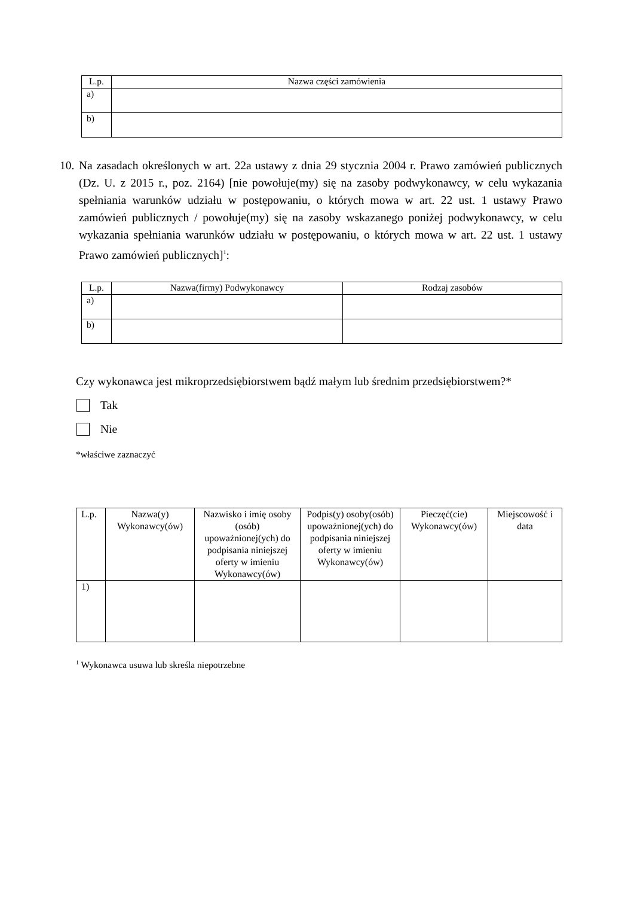| L.p. | Nazwa części zamówienia |
| --- | --- |
| a) | |
| b) | |
10. Na zasadach określonych w art. 22a ustawy z dnia 29 stycznia 2004 r. Prawo zamówień publicznych (Dz. U. z 2015 r., poz. 2164) [nie powołuje(my) się na zasoby podwykonawcy, w celu wykazania spełniania warunków udziału w postępowaniu, o których mowa w art. 22 ust. 1 ustawy Prawo zamówień publicznych / powołuje(my) się na zasoby wskazanego poniżej podwykonawcy, w celu wykazania spełniania warunków udziału w postępowaniu, o których mowa w art. 22 ust. 1 ustawy Prawo zamówień publicznych]<sup>1</sup>:
| L.p. | Nazwa(firmy) Podwykonawcy | Rodzaj zasobów |
| --- | --- | --- |
| a) | | |
| b) | | |
Czy wykonawca jest mikroprzedsiębiorstwem bądź małym lub średnim przedsiębiorstwem?*
Tak
Nie
*właściwe zaznaczyć
| L.p. | Nazwa(y) Wykonawcy(ów) | Nazwisko i imię osoby (osób) upoważnionej(ych) do podpisania niniejszej oferty w imieniu Wykonawcy(ów) | Podpis(y) osoby(osób) upoważnionej(ych) do podpisania niniejszej oferty w imieniu Wykonawcy(ów) | Pieczęć(cie) Wykonawcy(ów) | Miejscowość i data |
| --- | --- | --- | --- | --- | --- |
| 1) | | | | | |
<sup>1</sup> Wykonawca usuwa lub skreśla niepotrzebne